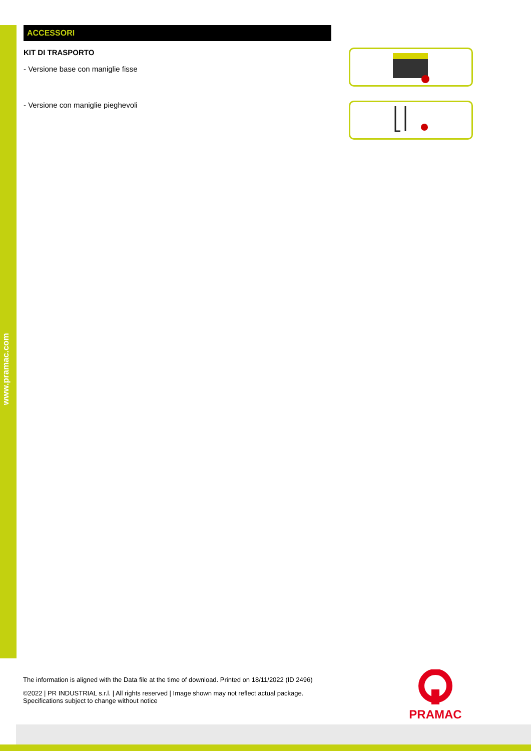www.pramac.com
ACCESSORI
KIT DI TRASPORTO
- Versione base con maniglie fisse
- Versione con maniglie pieghevoli
The information is aligned with the Data file at the time of download. Printed on 18/11/2022 (ID 2496)
©2022 | PR INDUSTRIAL s.r.l. | All rights reserved | Image shown may not reflect actual package. Specifications subject to change without notice
PRAMAC